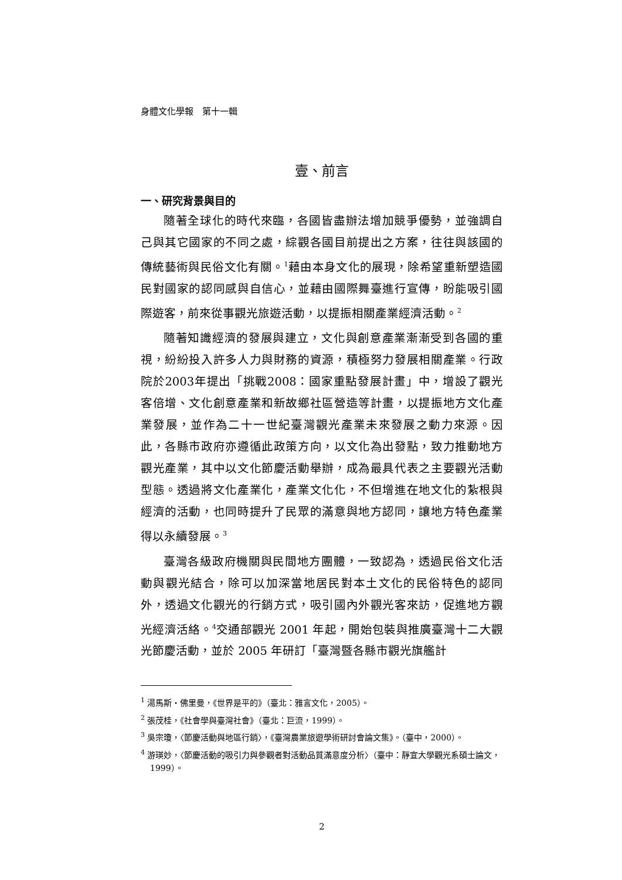身體文化學報　第十一輯
壹、前言
一、研究背景與目的
隨著全球化的時代來臨，各國皆盡辦法增加競爭優勢，並強調自己與其它國家的不同之處，綜觀各國目前提出之方案，往往與該國的傳統藝術與民俗文化有關。<sup>1</sup>藉由本身文化的展現，除希望重新塑造國民對國家的認同感與自信心，並藉由國際舞臺進行宣傳，盼能吸引國際遊客，前來從事觀光旅遊活動，以提振相關產業經濟活動。<sup>2</sup>
隨著知識經濟的發展與建立，文化與創意產業漸漸受到各國的重視，紛紛投入許多人力與財務的資源，積極努力發展相關產業。行政院於2003年提出「挑戰2008：國家重點發展計畫」中，增設了觀光客倍增、文化創意產業和新故鄉社區營造等計畫，以提振地方文化產業發展，並作為二十一世紀臺灣觀光產業未來發展之動力來源。因此，各縣市政府亦遵循此政策方向，以文化為出發點，致力推動地方觀光產業，其中以文化節慶活動舉辦，成為最具代表之主要觀光活動型態。透過將文化產業化，產業文化化，不但增進在地文化的紮根與經濟的活動，也同時提升了民眾的滿意與地方認同，讓地方特色產業得以永續發展。<sup>3</sup>
臺灣各級政府機關與民間地方團體，一致認為，透過民俗文化活動與觀光結合，除可以加深當地居民對本土文化的民俗特色的認同外，透過文化觀光的行銷方式，吸引國內外觀光客來訪，促進地方觀光經濟活絡。<sup>4</sup>交通部觀光 2001 年起，開始包裝與推廣臺灣十二大觀光節慶活動，並於 2005 年研訂「臺灣暨各縣市觀光旗艦計
<sup>1</sup> 湯馬斯‧佛里曼，《世界是平的》（臺北：雅言文化，2005）。
<sup>2</sup> 張茂桂，《社會學與臺灣社會》（臺北：巨流，1999）。
<sup>3</sup> 吳宗瓊，〈節慶活動與地區行銷〉，《臺灣農業旅遊學術研討會論文集》。（臺中，2000）。
<sup>4</sup> 游瑛妙，〈節慶活動的吸引力與參觀者對活動品質滿意度分析〉（臺中：靜宜大學觀光系碩士論文，1999）。
2